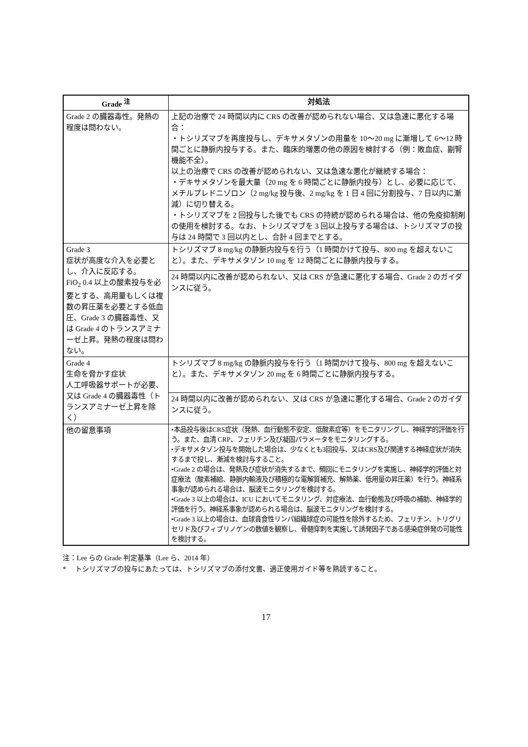| Grade <sup>注</sup> | 対処法 |
| --- | --- |
| Grade 2 の臓器毒性。発熱の程度は問わない。 | 上記の治療で 24 時間以内に CRS の改善が認められない場合、又は急速に悪化する場合： ・トシリズマブを再度投与し、デキサメタゾンの用量を 10～20 mg に漸増して 6～12 時間ごとに静脈内投与する。また、臨床的増悪の他の原因を検討する（例：敗血症、副腎機能不全）。 以上の治療で CRS の改善が認められない、又は急速な悪化が継続する場合： ・デキサメタゾンを最大量（20 mg を 6 時間ごとに静脈内投与）とし、必要に応じて、メチルプレドニゾロン（2 mg/kg 投与後、2 mg/kg を 1 日 4 回に分割投与、7 日以内に漸減）に切り替える。 ・トシリズマブを 2 回投与した後でも CRS の持続が認められる場合は、他の免疫抑制剤の使用を検討する。なお、トシリズマブを 3 回以上投与する場合は、トシリズマブの投与は 24 時間で 3 回以内とし、合計 4 回までとする。 |
| Grade 3 症状が高度な介入を必要とし、介入に反応する。 FiO<sub>2</sub> 0.4 以上の酸素投与を必要とする、高用量もしくは複数の昇圧薬を必要とする低血圧、Grade 3 の臓器毒性、又は Grade 4 のトランスアミナーゼ上昇。発熱の程度は問わない。 | トシリズマブ 8 mg/kg の静脈内投与を行う（1 時間かけて投与、800 mg を超えないこと）。また、デキサメタゾン 10 mg を 12 時間ごとに静脈内投与する。 |
| | 24 時間以内に改善が認められない、又は CRS が急速に悪化する場合、Grade 2 のガイダンスに従う。 |
| Grade 4 生命を脅かす症状 人工呼吸器サポートが必要、又は Grade 4 の臓器毒性（トランスアミナーゼ上昇を除く） | トシリズマブ 8 mg/kg の静脈内投与を行う（1 時間かけて投与、800 mg を超えないこと）。また、デキサメタゾン 20 mg を 6 時間ごとに静脈内投与する。 |
| | 24 時間以内に改善が認められない、又は CRS が急速に悪化する場合、Grade 2 のガイダンスに従う。 |
| 他の留意事項 | •本品投与後はCRS症状（発熱、血行動態不安定、低酸素症等）をモニタリングし、神経学的評価を行う。また、血清 CRP、フェリチン及び凝固パラメータをモニタリングする。 •デキサメタゾン投与を開始した場合は、少なくとも3回投与、又はCRS及び関連する神経症状が消失するまで投し、漸減を検討与すること。 •Grade 2 の場合は、発熱及び症状が消失するまで、頻回にモニタリングを実施し、神経学的評価と対症療法（酸素補給、静脈内輸液及び積極的な電解質補充、解熱薬、低用量の昇圧薬）を行う。神経系事象が認められる場合は、脳波モニタリングを検討する。 •Grade 3 以上の場合は、ICU においてモニタリング、対症療法、血行動態及び呼吸の補助、神経学的評価を行う。神経系事象が認められる場合は、脳波モニタリングを検討する。 •Grade 3 以上の場合は、血球貪食性リンパ組織球症の可能性を除外するため、フェリチン、トリグリセリド及びフィブリノゲンの数値を観察し、骨髄穿刺を実施して誘発因子である感染症併発の可能性を検討する。 |
注：Lee らの Grade 判定基準（Lee ら、2014 年）
* 　トシリズマブの投与にあたっては、トシリズマブの添付文書、適正使用ガイド等を熟読すること。
17